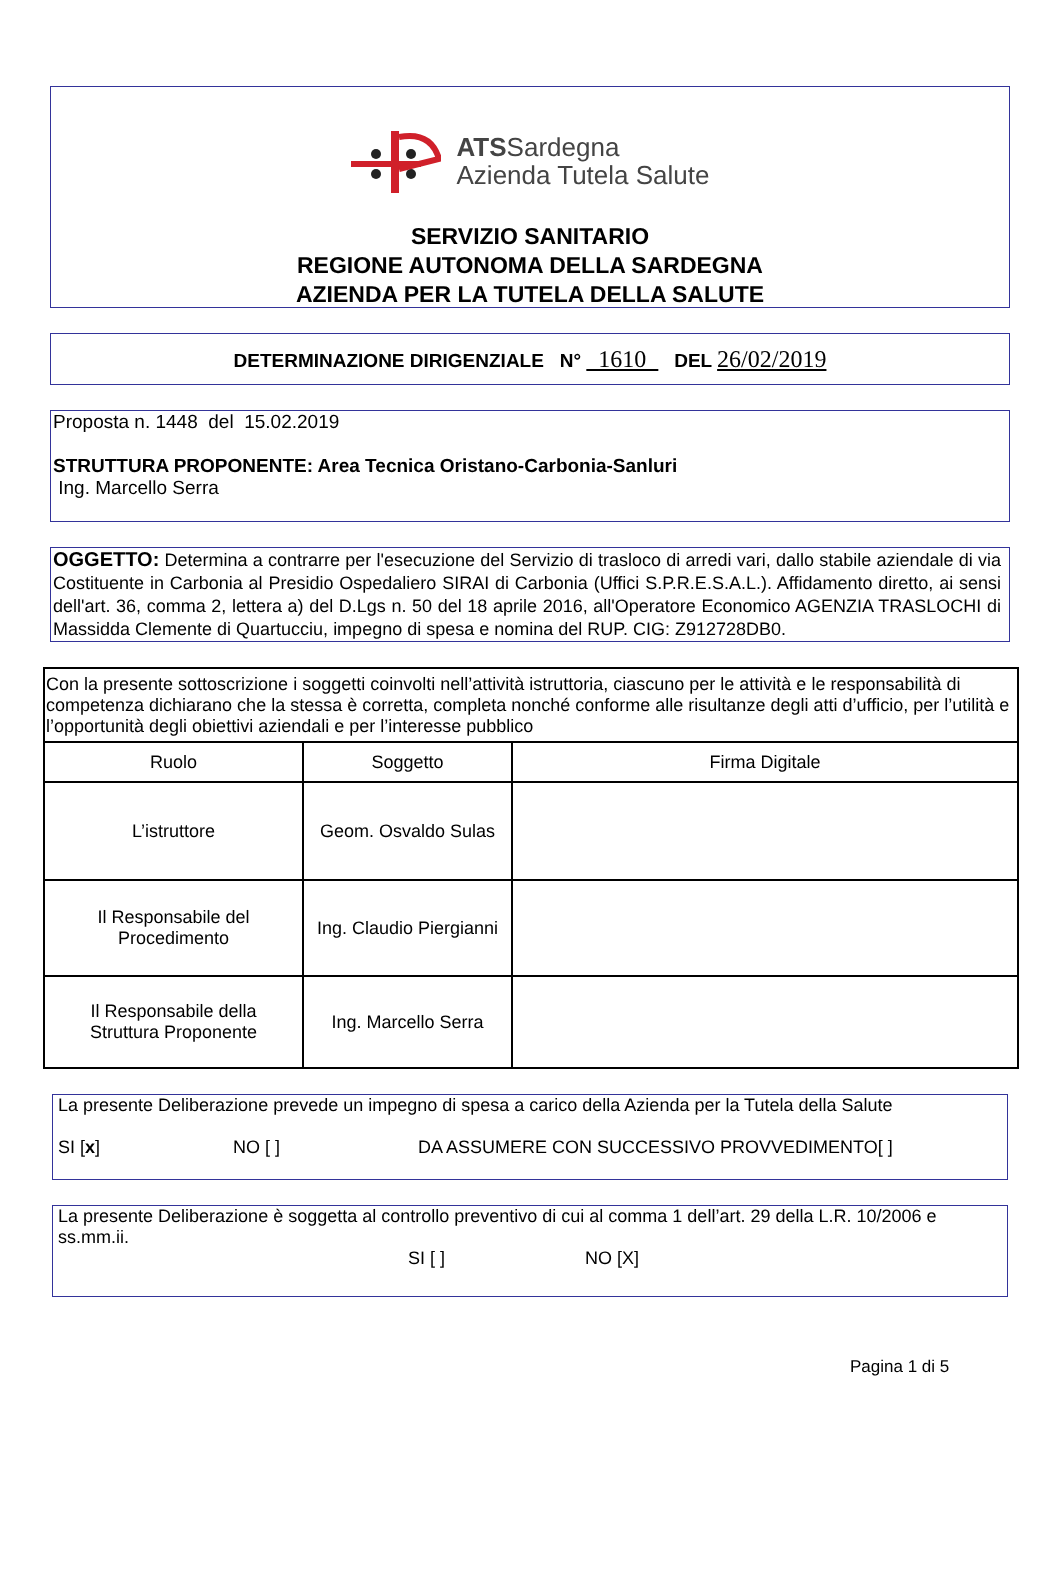ATSSardegna
Azienda Tutela Salute
SERVIZIO SANITARIO
REGIONE AUTONOMA DELLA SARDEGNA
AZIENDA PER LA TUTELA DELLA SALUTE
DETERMINAZIONE DIRIGENZIALE N° 1610 DEL 26/02/2019
Proposta n. 1448 del 15.02.2019
STRUTTURA PROPONENTE: Area Tecnica Oristano-Carbonia-Sanluri
Ing. Marcello Serra
OGGETTO: Determina a contrarre per l'esecuzione del Servizio di trasloco di arredi vari, dallo stabile aziendale di via Costituente in Carbonia al Presidio Ospedaliero SIRAI di Carbonia (Uffici S.P.R.E.S.A.L.). Affidamento diretto, ai sensi dell'art. 36, comma 2, lettera a) del D.Lgs n. 50 del 18 aprile 2016, all'Operatore Economico AGENZIA TRASLOCHI di Massidda Clemente di Quartucciu, impegno di spesa e nomina del RUP. CIG: Z912728DB0.
| Con la presente sottoscrizione i soggetti coinvolti nell’attività istruttoria, ciascuno per le attività e le responsabilità di competenza dichiarano che la stessa è corretta, completa nonché conforme alle risultanze degli atti d’ufficio, per l’utilità e l’opportunità degli obiettivi aziendali e per l’interesse pubblico | | |
| Ruolo | Soggetto | Firma Digitale |
| L’istruttore | Geom. Osvaldo Sulas | |
| Il Responsabile del Procedimento | Ing. Claudio Piergianni | |
| Il Responsabile della Struttura Proponente | Ing. Marcello Serra | |
La presente Deliberazione prevede un impegno di spesa a carico della Azienda per la Tutela della Salute
SI [x] NO [ ] DA ASSUMERE CON SUCCESSIVO PROVVEDIMENTO[ ]
La presente Deliberazione è soggetta al controllo preventivo di cui al comma 1 dell’art. 29 della L.R. 10/2006 e ss.mm.ii.
SI [ ] NO [X]
Pagina 1 di 5